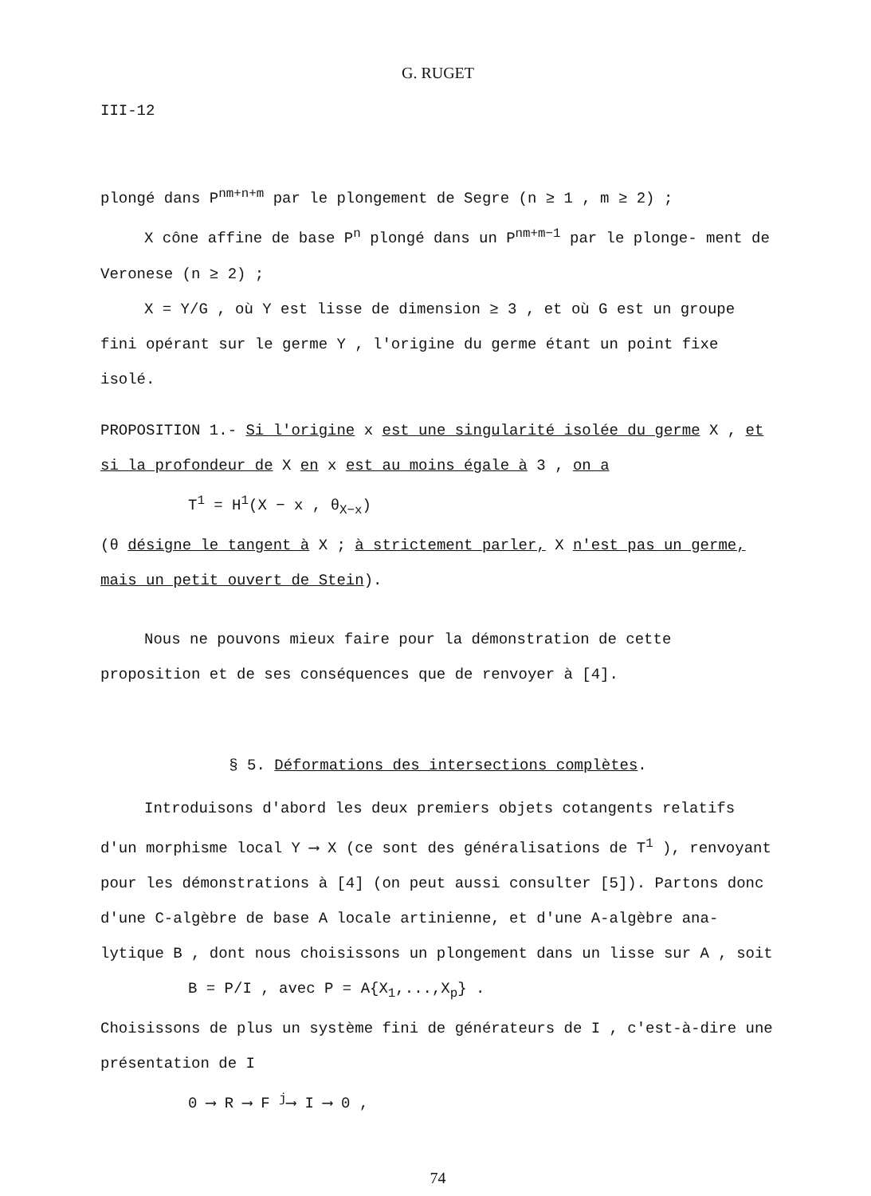G. RUGET
III-12
plongé dans P<sup>nm+n+m</sup> par le plongement de Segre (n ≥ 1 , m ≥ 2) ;
X cône affine de base P<sup>n</sup> plongé dans un P<sup>nm+m−1</sup> par le plonge- ment de Veronese (n ≥ 2) ;
X = Y/G , où Y est lisse de dimension ≥ 3 , et où G est un groupe fini opérant sur le germe Y , l'origine du germe étant un point fixe isolé.
PROPOSITION 1.- Si l'origine x est une singularité isolée du germe X , et si la profondeur de X en x est au moins égale à 3 , on a
T<sup>1</sup> = H<sup>1</sup>(X − x , θ<sub>X−x</sub>)
(θ désigne le tangent à X ; à strictement parler, X n'est pas un germe, mais un petit ouvert de Stein).
Nous ne pouvons mieux faire pour la démonstration de cette proposition et de ses conséquences que de renvoyer à [4].
§ 5. Déformations des intersections complètes.
Introduisons d'abord les deux premiers objets cotangents relatifs d'un morphisme local Y ⟶ X (ce sont des généralisations de T<sup>1</sup> ), renvoyant pour les démonstrations à [4] (on peut aussi consulter [5]). Partons donc d'une C-algèbre de base A locale artinienne, et d'une A-algèbre ana- lytique B , dont nous choisissons un plongement dans un lisse sur A , soit
B = P/I , avec P = A{X<sub>1</sub>,...,X<sub>p</sub>} .
Choisissons de plus un système fini de générateurs de I , c'est-à-dire une présentation de I
0 ⟶ R ⟶ F <sup>j</sup>⟶ I ⟶ 0 ,
74